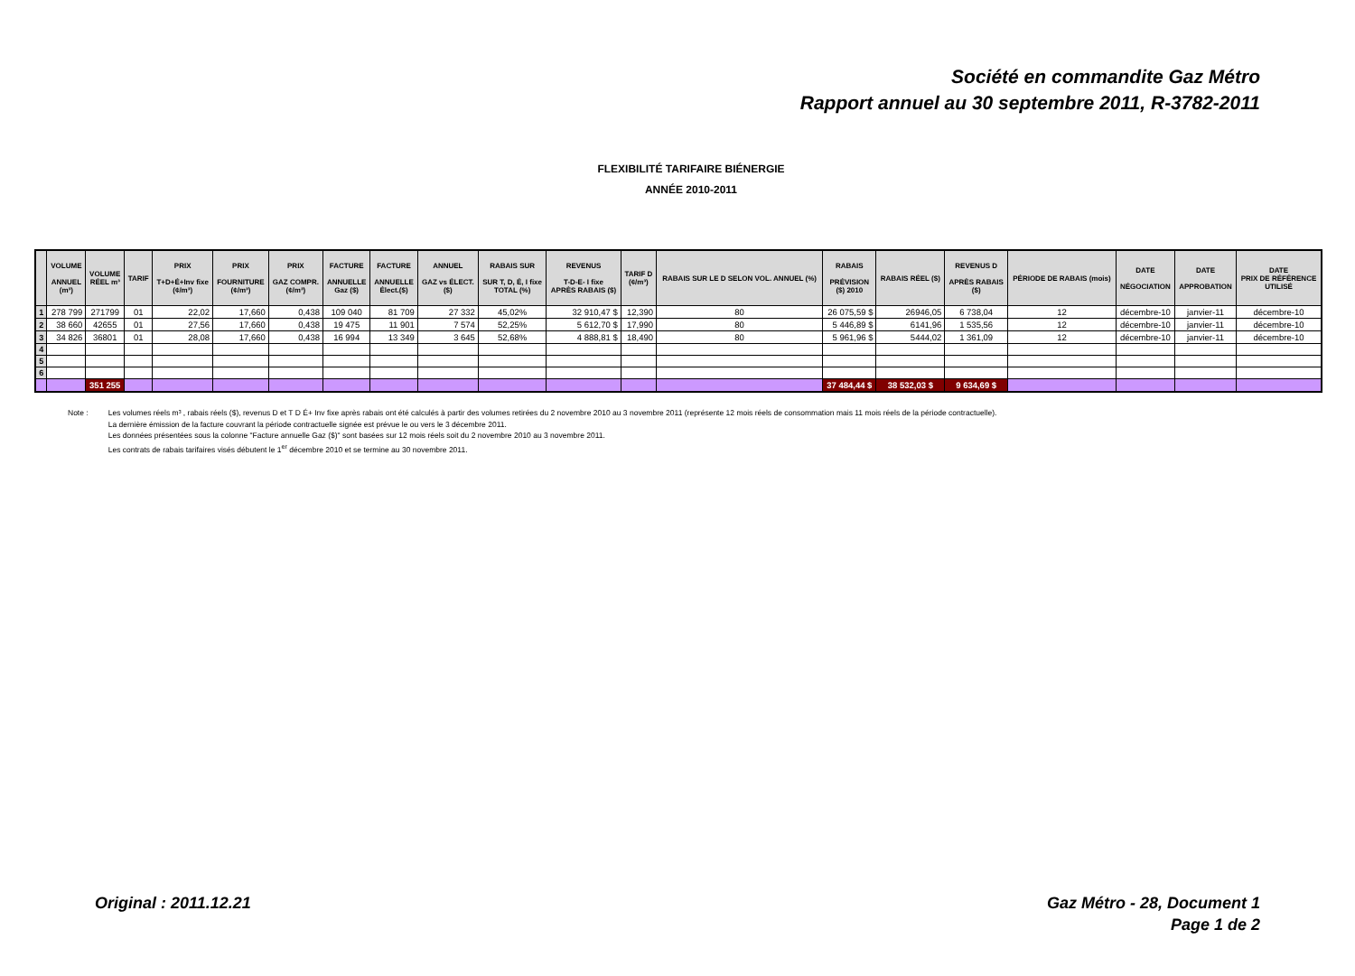Société en commandite Gaz Métro
Rapport annuel au 30 septembre 2011, R-3782-2011
FLEXIBILITÉ TARIFAIRE BIÉNERGIE
ANNÉE 2010-2011
| | VOLUME ANNUEL (m³) | VOLUME RÉEL m³ | TARIF | PRIX T+D+É+Inv fixe (¢/m³) | PRIX FOURNITURE (¢/m³) | PRIX GAZ COMPR. (¢/m³) | FACTURE ANNUELLE Gaz ($) | FACTURE ANNUELLE Élect.($) | ANNUEL GAZ vs ÉLECT. ($) | RABAIS SUR SUR T, D, É, I fixe TOTAL (%) | REVENUS T-D-E- I fixe APRÈS RABAIS ($) | TARIF D (¢/m³) | RABAIS SUR LE D SELON VOL. ANNUEL (%) | RABAIS PRÉVISION ($) 2010 | RABAIS RÉEL ($) | REVENUS D APRÈS RABAIS ($) | PÉRIODE DE RABAIS (mois) | DATE NÉGOCIATION | DATE APPROBATION | DATE PRIX DE RÉFÉRENCE UTILISÉ |
| --- | --- | --- | --- | --- | --- | --- | --- | --- | --- | --- | --- | --- | --- | --- | --- | --- | --- | --- | --- | --- |
| 1 | 278 799 | 271799 | 01 | 22,02 | 17,660 | 0,438 | 109 040 | 81 709 | 27 332 | 45,02% | 32 910,47 $ | 12,390 | 80 | 26 075,59 $ | 26946,05 | 6 738,04 | 12 | décembre-10 | janvier-11 | décembre-10 |
| 2 | 38 660 | 42655 | 01 | 27,56 | 17,660 | 0,438 | 19 475 | 11 901 | 7 574 | 52,25% | 5 612,70 $ | 17,990 | 80 | 5 446,89 $ | 6141,96 | 1 535,56 | 12 | décembre-10 | janvier-11 | décembre-10 |
| 3 | 34 826 | 36801 | 01 | 28,08 | 17,660 | 0,438 | 16 994 | 13 349 | 3 645 | 52,68% | 4 888,81 $ | 18,490 | 80 | 5 961,96 $ | 5444,02 | 1 361,09 | 12 | décembre-10 | janvier-11 | décembre-10 |
| 4 | | | | | | | | | | | | | | | | | | | | |
| 5 | | | | | | | | | | | | | | | | | | | | |
| 6 | | | | | | | | | | | | | | | | | | | | |
| | | 351 255 | | | | | | | | | | | | 37 484,44 $ | 38 532,03 $ | 9 634,69 $ | | | | |
Note : Les volumes réels m³ , rabais réels ($), revenus D et T D É+ Inv fixe après rabais ont été calculés à partir des volumes retirées du 2 novembre 2010 au 3 novembre 2011 (représente 12 mois réels de consommation mais 11 mois réels de la période contractuelle).
La dernière émission de la facture couvrant la période contractuelle signée est prévue le ou vers le 3 décembre 2011.
Les données présentées sous la colonne "Facture annuelle Gaz ($)" sont basées sur 12 mois réels soit du 2 novembre 2010 au 3 novembre 2011.
Les contrats de rabais tarifaires visés débutent le 1<sup>er</sup> décembre 2010 et se termine au 30 novembre 2011.
Original : 2011.12.21 Gaz Métro - 28, Document 1
Page 1 de 2